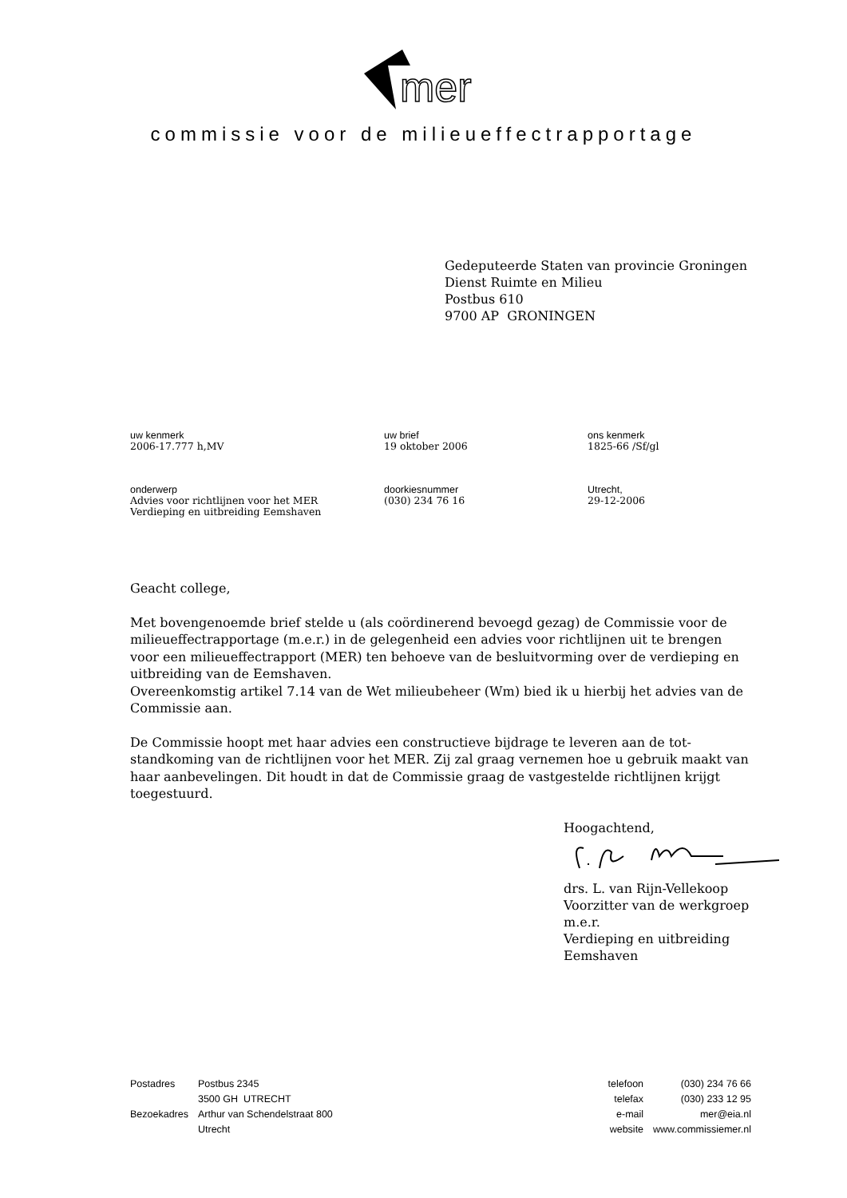mer
commissie voor de milieueffectrapportage
Gedeputeerde Staten van provincie Groningen
Dienst Ruimte en Milieu
Postbus 610
9700 AP GRONINGEN
uw kenmerk
2006-17.777 h,MV
uw brief
19 oktober 2006
ons kenmerk
1825-66 /Sf/gl
onderwerp
Advies voor richtlijnen voor het MER
Verdieping en uitbreiding Eemshaven
doorkiesnummer
(030) 234 76 16
Utrecht,
29-12-2006
Geacht college,
Met bovengenoemde brief stelde u (als coördinerend bevoegd gezag) de Commissie voor de milieueffectrapportage (m.e.r.) in de gelegenheid een advies voor richtlijnen uit te brengen voor een milieueffectrapport (MER) ten behoeve van de besluitvorming over de verdieping en uitbreiding van de Eemshaven.
Overeenkomstig artikel 7.14 van de Wet milieubeheer (Wm) bied ik u hierbij het advies van de Commissie aan.
De Commissie hoopt met haar advies een constructieve bijdrage te leveren aan de tot-standkoming van de richtlijnen voor het MER. Zij zal graag vernemen hoe u gebruik maakt van haar aanbevelingen. Dit houdt in dat de Commissie graag de vastgestelde richtlijnen krijgt toegestuurd.
Hoogachtend,
drs. L. van Rijn-Vellekoop
Voorzitter van de werkgroep m.e.r.
Verdieping en uitbreiding Eemshaven
| Postadres | Postbus 2345 |
| | 3500 GH UTRECHT |
| Bezoekadres | Arthur van Schendelstraat 800 |
| | Utrecht |
| telefoon | (030) 234 76 66 |
| telefax | (030) 233 12 95 |
| e-mail | mer@eia.nl |
| website | www.commissiemer.nl |